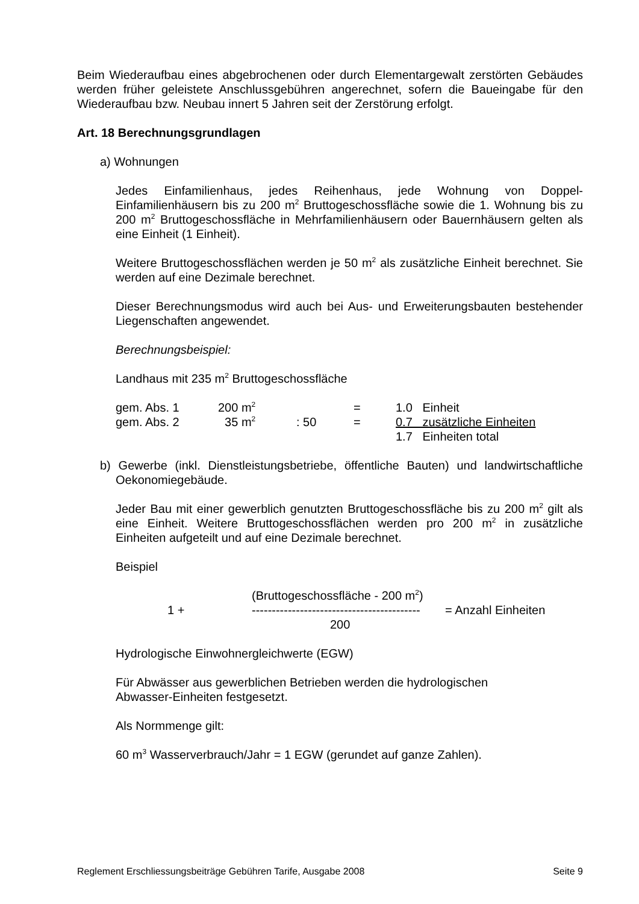Beim Wiederaufbau eines abgebrochenen oder durch Elementargewalt zerstörten Gebäudes werden früher geleistete Anschlussgebühren angerechnet, sofern die Baueingabe für den Wiederaufbau bzw. Neubau innert 5 Jahren seit der Zerstörung erfolgt.
Art. 18 Berechnungsgrundlagen
a) Wohnungen
Jedes Einfamilienhaus, jedes Reihenhaus, jede Wohnung von Doppel-Einfamilienhäusern bis zu 200 m<sup>2</sup> Bruttogeschossfläche sowie die 1. Wohnung bis zu 200 m<sup>2</sup> Bruttogeschossfläche in Mehrfamilienhäusern oder Bauernhäusern gelten als eine Einheit (1 Einheit).
Weitere Bruttogeschossflächen werden je 50 m<sup>2</sup> als zusätzliche Einheit berechnet. Sie werden auf eine Dezimale berechnet.
Dieser Berechnungsmodus wird auch bei Aus- und Erweiterungsbauten bestehender Liegenschaften angewendet.
Berechnungsbeispiel:
Landhaus mit 235 m<sup>2</sup> Bruttogeschossfläche
| gem. Abs. 1 | 200 m<sup>2</sup> | | = | 1.0 Einheit |
| gem. Abs. 2 | 35 m<sup>2</sup> | : 50 | = | 0.7 zusätzliche Einheiten |
| | | | | 1.7 Einheiten total |
b) Gewerbe (inkl. Dienstleistungsbetriebe, öffentliche Bauten) und landwirtschaftliche Oekonomiegebäude.
Jeder Bau mit einer gewerblich genutzten Bruttogeschossfläche bis zu 200 m<sup>2</sup> gilt als eine Einheit. Weitere Bruttogeschossflächen werden pro 200 m<sup>2</sup> in zusätzliche Einheiten aufgeteilt und auf eine Dezimale berechnet.
Beispiel
| | (Bruttogeschossfläche - 200 m<sup>2</sup>) | |
| 1 + | ------------------------------------------ | = Anzahl Einheiten |
| | 200 | |
Hydrologische Einwohnergleichwerte (EGW)
Für Abwässer aus gewerblichen Betrieben werden die hydrologischen
Abwasser-Einheiten festgesetzt.
Als Normmenge gilt:
60 m<sup>3</sup> Wasserverbrauch/Jahr = 1 EGW (gerundet auf ganze Zahlen).
Reglement Erschliessungsbeiträge Gebühren Tarife, Ausgabe 2008 Seite 9